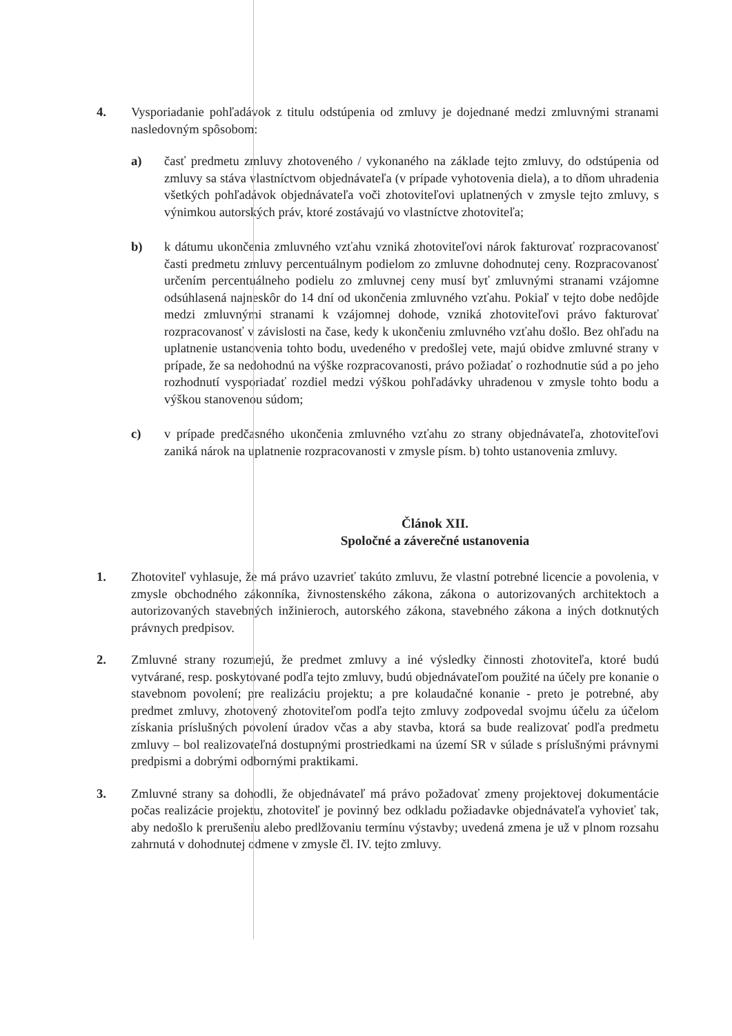4. Vysporiadanie pohľadávok z titulu odstúpenia od zmluvy je dojednané medzi zmluvnými stranami nasledovným spôsobom:
a) časť predmetu zmluvy zhotoveného / vykonaného na základe tejto zmluvy, do odstúpenia od zmluvy sa stáva vlastníctvom objednávateľa (v prípade vyhotovenia diela), a to dňom uhradenia všetkých pohľadávok objednávateľa voči zhotoviteľovi uplatnených v zmysle tejto zmluvy, s výnimkou autorských práv, ktoré zostávajú vo vlastníctve zhotoviteľa;
b) k dátumu ukončenia zmluvného vzťahu vzniká zhotoviteľovi nárok fakturovať rozpracovanosť časti predmetu zmluvy percentuálnym podielom zo zmluvne dohodnutej ceny. Rozpracovanosť určením percentuálneho podielu zo zmluvnej ceny musí byť zmluvnými stranami vzájomne odsúhlasená najneskôr do 14 dní od ukončenia zmluvného vzťahu. Pokiaľ v tejto dobe nedôjde medzi zmluvnými stranami k vzájomnej dohode, vzniká zhotoviteľovi právo fakturovať rozpracovanosť v závislosti na čase, kedy k ukončeniu zmluvného vzťahu došlo. Bez ohľadu na uplatnenie ustanovenia tohto bodu, uvedeného v predošlej vete, majú obidve zmluvné strany v prípade, že sa nedohodnú na výške rozpracovanosti, právo požiadať o rozhodnutie súd a po jeho rozhodnutí vysporiadať rozdiel medzi výškou pohľadávky uhradenou v zmysle tohto bodu a výškou stanovenou súdom;
c) v prípade predčasného ukončenia zmluvného vzťahu zo strany objednávateľa, zhotoviteľovi zaniká nárok na uplatnenie rozpracovanosti v zmysle písm. b) tohto ustanovenia zmluvy.
Článok XII.
Spoločné a záverečné ustanovenia
1. Zhotoviteľ vyhlasuje, že má právo uzavrieť takúto zmluvu, že vlastní potrebné licencie a povolenia, v zmysle obchodného zákonníka, živnostenského zákona, zákona o autorizovaných architektoch a autorizovaných stavebných inžinieroch, autorského zákona, stavebného zákona a iných dotknutých právnych predpisov.
2. Zmluvné strany rozumejú, že predmet zmluvy a iné výsledky činnosti zhotoviteľa, ktoré budú vytvárané, resp. poskytované podľa tejto zmluvy, budú objednávateľom použité na účely pre konanie o stavebnom povolení; pre realizáciu projektu; a pre kolaudačné konanie - preto je potrebné, aby predmet zmluvy, zhotovený zhotoviteľom podľa tejto zmluvy zodpovedal svojmu účelu za účelom získania príslušných povolení úradov včas a aby stavba, ktorá sa bude realizovať podľa predmetu zmluvy – bol realizovateľná dostupnými prostriedkami na území SR v súlade s príslušnými právnymi predpismi a dobrými odbornými praktikami.
3. Zmluvné strany sa dohodli, že objednávateľ má právo požadovať zmeny projektovej dokumentácie počas realizácie projektu, zhotoviteľ je povinný bez odkladu požiadavke objednávateľa vyhovieť tak, aby nedošlo k prerušeniu alebo predlžovaniu termínu výstavby; uvedená zmena je už v plnom rozsahu zahrnutá v dohodnutej odmene v zmysle čl. IV. tejto zmluvy.